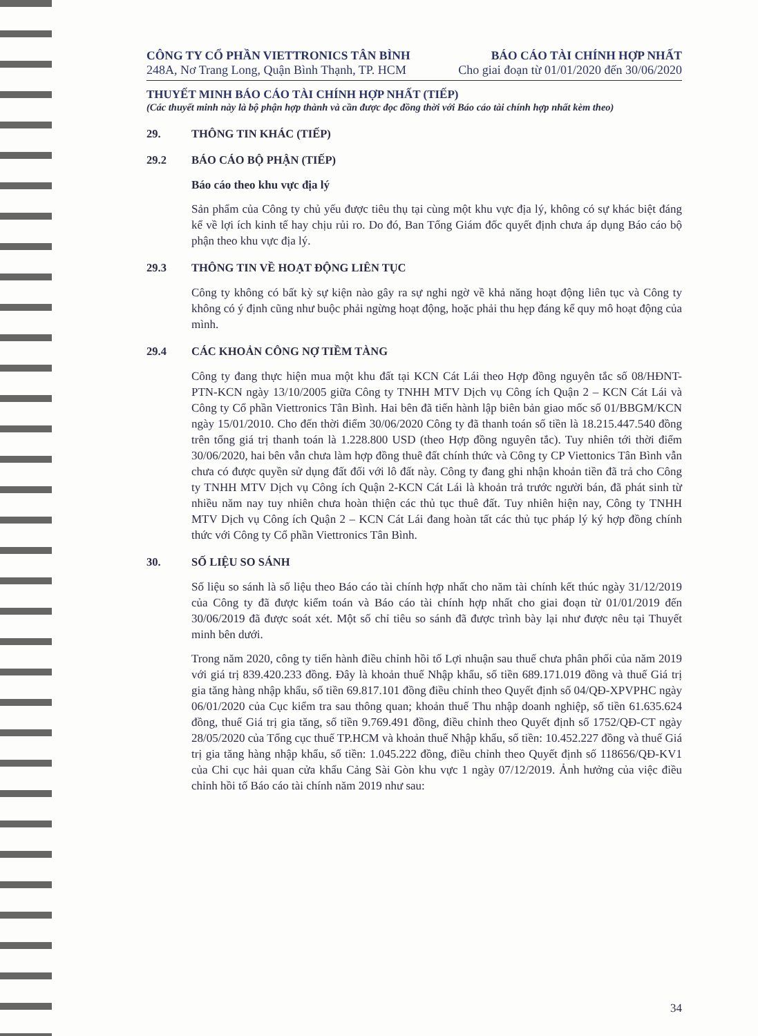CÔNG TY CỔ PHẦN VIETTRONICS TÂN BÌNH
248A, Nơ Trang Long, Quận Bình Thạnh, TP. HCM
BÁO CÁO TÀI CHÍNH HỢP NHẤT
Cho giai đoạn từ 01/01/2020 đến 30/06/2020
THUYẾT MINH BÁO CÁO TÀI CHÍNH HỢP NHẤT (TIẾP)
(Các thuyết minh này là bộ phận hợp thành và cần được đọc đồng thời với Báo cáo tài chính hợp nhất kèm theo)
29. THÔNG TIN KHÁC (TIẾP)
29.2 BÁO CÁO BỘ PHẬN (TIẾP)
Báo cáo theo khu vực địa lý
Sản phẩm của Công ty chủ yếu được tiêu thụ tại cùng một khu vực địa lý, không có sự khác biệt đáng kể về lợi ích kinh tế hay chịu rủi ro. Do đó, Ban Tổng Giám đốc quyết định chưa áp dụng Báo cáo bộ phận theo khu vực địa lý.
29.3 THÔNG TIN VỀ HOẠT ĐỘNG LIÊN TỤC
Công ty không có bất kỳ sự kiện nào gây ra sự nghi ngờ về khả năng hoạt động liên tục và Công ty không có ý định cũng như buộc phải ngừng hoạt động, hoặc phải thu hẹp đáng kể quy mô hoạt động của mình.
29.4 CÁC KHOẢN CÔNG NỢ TIỀM TÀNG
Công ty đang thực hiện mua một khu đất tại KCN Cát Lái theo Hợp đồng nguyên tắc số 08/HĐNT-PTN-KCN ngày 13/10/2005 giữa Công ty TNHH MTV Dịch vụ Công ích Quận 2 – KCN Cát Lái và Công ty Cổ phần Viettronics Tân Bình. Hai bên đã tiến hành lập biên bản giao mốc số 01/BBGM/KCN ngày 15/01/2010. Cho đến thời điểm 30/06/2020 Công ty đã thanh toán số tiền là 18.215.447.540 đồng trên tổng giá trị thanh toán là 1.228.800 USD (theo Hợp đồng nguyên tắc). Tuy nhiên tới thời điểm 30/06/2020, hai bên vẫn chưa làm hợp đồng thuê đất chính thức và Công ty CP Viettonics Tân Bình vẫn chưa có được quyền sử dụng đất đối với lô đất này. Công ty đang ghi nhận khoản tiền đã trả cho Công ty TNHH MTV Dịch vụ Công ích Quận 2-KCN Cát Lái là khoản trả trước người bán, đã phát sinh từ nhiều năm nay tuy nhiên chưa hoàn thiện các thủ tục thuê đất. Tuy nhiên hiện nay, Công ty TNHH MTV Dịch vụ Công ích Quận 2 – KCN Cát Lái đang hoàn tất các thủ tục pháp lý ký hợp đồng chính thức với Công ty Cổ phần Viettronics Tân Bình.
30. SỐ LIỆU SO SÁNH
Số liệu so sánh là số liệu theo Báo cáo tài chính hợp nhất cho năm tài chính kết thúc ngày 31/12/2019 của Công ty đã được kiểm toán và Báo cáo tài chính hợp nhất cho giai đoạn từ 01/01/2019 đến 30/06/2019 đã được soát xét. Một số chỉ tiêu so sánh đã được trình bày lại như được nêu tại Thuyết minh bên dưới.
Trong năm 2020, công ty tiến hành điều chỉnh hồi tố Lợi nhuận sau thuế chưa phân phối của năm 2019 với giá trị 839.420.233 đồng. Đây là khoản thuế Nhập khẩu, số tiền 689.171.019 đồng và thuế Giá trị gia tăng hàng nhập khẩu, số tiền 69.817.101 đồng điều chỉnh theo Quyết định số 04/QĐ-XPVPHC ngày 06/01/2020 của Cục kiểm tra sau thông quan; khoản thuế Thu nhập doanh nghiệp, số tiền 61.635.624 đồng, thuế Giá trị gia tăng, số tiền 9.769.491 đồng, điều chỉnh theo Quyết định số 1752/QĐ-CT ngày 28/05/2020 của Tổng cục thuế TP.HCM và khoản thuế Nhập khẩu, số tiền: 10.452.227 đồng và thuế Giá trị gia tăng hàng nhập khẩu, số tiền: 1.045.222 đồng, điều chỉnh theo Quyết định số 118656/QĐ-KV1 của Chi cục hải quan cửa khẩu Cảng Sài Gòn khu vực 1 ngày 07/12/2019. Ảnh hưởng của việc điều chỉnh hồi tố Báo cáo tài chính năm 2019 như sau:
34